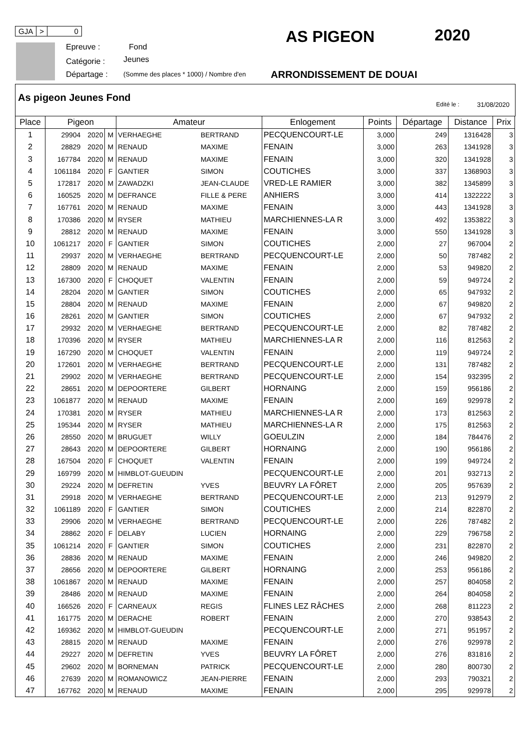GJA > 0
Epreuve : Fond
Catégorie : Jeunes
Départage :
(Somme des places * 1000) / Nombre d'en
AS PIGEON 2020
ARRONDISSEMENT DE DOUAI
As pigeon Jeunes Fond
Edité le : 31/08/2020
| Place | Pigeon | | | Amateur | | Enlogement | Points | Départage | Distance | Prix |
| --- | --- | --- | --- | --- | --- | --- | --- | --- | --- | --- |
| 1 | 29904 | 2020 | M | VERHAEGHE | BERTRAND | PECQUENCOURT-LE | 3,000 | 249 | 1316428 | 3 |
| 2 | 28829 | 2020 | M | RENAUD | MAXIME | FENAIN | 3,000 | 263 | 1341928 | 3 |
| 3 | 167784 | 2020 | M | RENAUD | MAXIME | FENAIN | 3,000 | 320 | 1341928 | 3 |
| 4 | 1061184 | 2020 | F | GANTIER | SIMON | COUTICHES | 3,000 | 337 | 1368903 | 3 |
| 5 | 172817 | 2020 | M | ZAWADZKI | JEAN-CLAUDE | VRED-LE RAMIER | 3,000 | 382 | 1345899 | 3 |
| 6 | 160525 | 2020 | M | DEFRANCE | FILLE & PERE | ANHIERS | 3,000 | 414 | 1322222 | 3 |
| 7 | 167761 | 2020 | M | RENAUD | MAXIME | FENAIN | 3,000 | 443 | 1341928 | 3 |
| 8 | 170386 | 2020 | M | RYSER | MATHIEU | MARCHIENNES-LA R | 3,000 | 492 | 1353822 | 3 |
| 9 | 28812 | 2020 | M | RENAUD | MAXIME | FENAIN | 3,000 | 550 | 1341928 | 3 |
| 10 | 1061217 | 2020 | F | GANTIER | SIMON | COUTICHES | 2,000 | 27 | 967004 | 2 |
| 11 | 29937 | 2020 | M | VERHAEGHE | BERTRAND | PECQUENCOURT-LE | 2,000 | 50 | 787482 | 2 |
| 12 | 28809 | 2020 | M | RENAUD | MAXIME | FENAIN | 2,000 | 53 | 949820 | 2 |
| 13 | 167300 | 2020 | F | CHOQUET | VALENTIN | FENAIN | 2,000 | 59 | 949724 | 2 |
| 14 | 28204 | 2020 | M | GANTIER | SIMON | COUTICHES | 2,000 | 65 | 947932 | 2 |
| 15 | 28804 | 2020 | M | RENAUD | MAXIME | FENAIN | 2,000 | 67 | 949820 | 2 |
| 16 | 28261 | 2020 | M | GANTIER | SIMON | COUTICHES | 2,000 | 67 | 947932 | 2 |
| 17 | 29932 | 2020 | M | VERHAEGHE | BERTRAND | PECQUENCOURT-LE | 2,000 | 82 | 787482 | 2 |
| 18 | 170396 | 2020 | M | RYSER | MATHIEU | MARCHIENNES-LA R | 2,000 | 116 | 812563 | 2 |
| 19 | 167290 | 2020 | M | CHOQUET | VALENTIN | FENAIN | 2,000 | 119 | 949724 | 2 |
| 20 | 172601 | 2020 | M | VERHAEGHE | BERTRAND | PECQUENCOURT-LE | 2,000 | 131 | 787482 | 2 |
| 21 | 29902 | 2020 | M | VERHAEGHE | BERTRAND | PECQUENCOURT-LE | 2,000 | 154 | 932395 | 2 |
| 22 | 28651 | 2020 | M | DEPOORTERE | GILBERT | HORNAING | 2,000 | 159 | 956186 | 2 |
| 23 | 1061877 | 2020 | M | RENAUD | MAXIME | FENAIN | 2,000 | 169 | 929978 | 2 |
| 24 | 170381 | 2020 | M | RYSER | MATHIEU | MARCHIENNES-LA R | 2,000 | 173 | 812563 | 2 |
| 25 | 195344 | 2020 | M | RYSER | MATHIEU | MARCHIENNES-LA R | 2,000 | 175 | 812563 | 2 |
| 26 | 28550 | 2020 | M | BRUGUET | WILLY | GOEULZIN | 2,000 | 184 | 784476 | 2 |
| 27 | 28643 | 2020 | M | DEPOORTERE | GILBERT | HORNAING | 2,000 | 190 | 956186 | 2 |
| 28 | 167504 | 2020 | F | CHOQUET | VALENTIN | FENAIN | 2,000 | 199 | 949724 | 2 |
| 29 | 169799 | 2020 | M | HIMBLOT-GUEUDIN | | PECQUENCOURT-LE | 2,000 | 201 | 932713 | 2 |
| 30 | 29224 | 2020 | M | DEFRETIN | YVES | BEUVRY LA FÔRET | 2,000 | 205 | 957639 | 2 |
| 31 | 29918 | 2020 | M | VERHAEGHE | BERTRAND | PECQUENCOURT-LE | 2,000 | 213 | 912979 | 2 |
| 32 | 1061189 | 2020 | F | GANTIER | SIMON | COUTICHES | 2,000 | 214 | 822870 | 2 |
| 33 | 29906 | 2020 | M | VERHAEGHE | BERTRAND | PECQUENCOURT-LE | 2,000 | 226 | 787482 | 2 |
| 34 | 28862 | 2020 | F | DELABY | LUCIEN | HORNAING | 2,000 | 229 | 796758 | 2 |
| 35 | 1061214 | 2020 | F | GANTIER | SIMON | COUTICHES | 2,000 | 231 | 822870 | 2 |
| 36 | 28836 | 2020 | M | RENAUD | MAXIME | FENAIN | 2,000 | 246 | 949820 | 2 |
| 37 | 28656 | 2020 | M | DEPOORTERE | GILBERT | HORNAING | 2,000 | 253 | 956186 | 2 |
| 38 | 1061867 | 2020 | M | RENAUD | MAXIME | FENAIN | 2,000 | 257 | 804058 | 2 |
| 39 | 28486 | 2020 | M | RENAUD | MAXIME | FENAIN | 2,000 | 264 | 804058 | 2 |
| 40 | 166526 | 2020 | F | CARNEAUX | REGIS | FLINES LEZ RÂCHES | 2,000 | 268 | 811223 | 2 |
| 41 | 161775 | 2020 | M | DERACHE | ROBERT | FENAIN | 2,000 | 270 | 938543 | 2 |
| 42 | 169362 | 2020 | M | HIMBLOT-GUEUDIN | | PECQUENCOURT-LE | 2,000 | 271 | 951957 | 2 |
| 43 | 28815 | 2020 | M | RENAUD | MAXIME | FENAIN | 2,000 | 276 | 929978 | 2 |
| 44 | 29227 | 2020 | M | DEFRETIN | YVES | BEUVRY LA FÔRET | 2,000 | 276 | 831816 | 2 |
| 45 | 29602 | 2020 | M | BORNEMAN | PATRICK | PECQUENCOURT-LE | 2,000 | 280 | 800730 | 2 |
| 46 | 27639 | 2020 | M | ROMANOWICZ | JEAN-PIERRE | FENAIN | 2,000 | 293 | 790321 | 2 |
| 47 | 167762 | 2020 | M | RENAUD | MAXIME | FENAIN | 2,000 | 295 | 929978 | 2 |